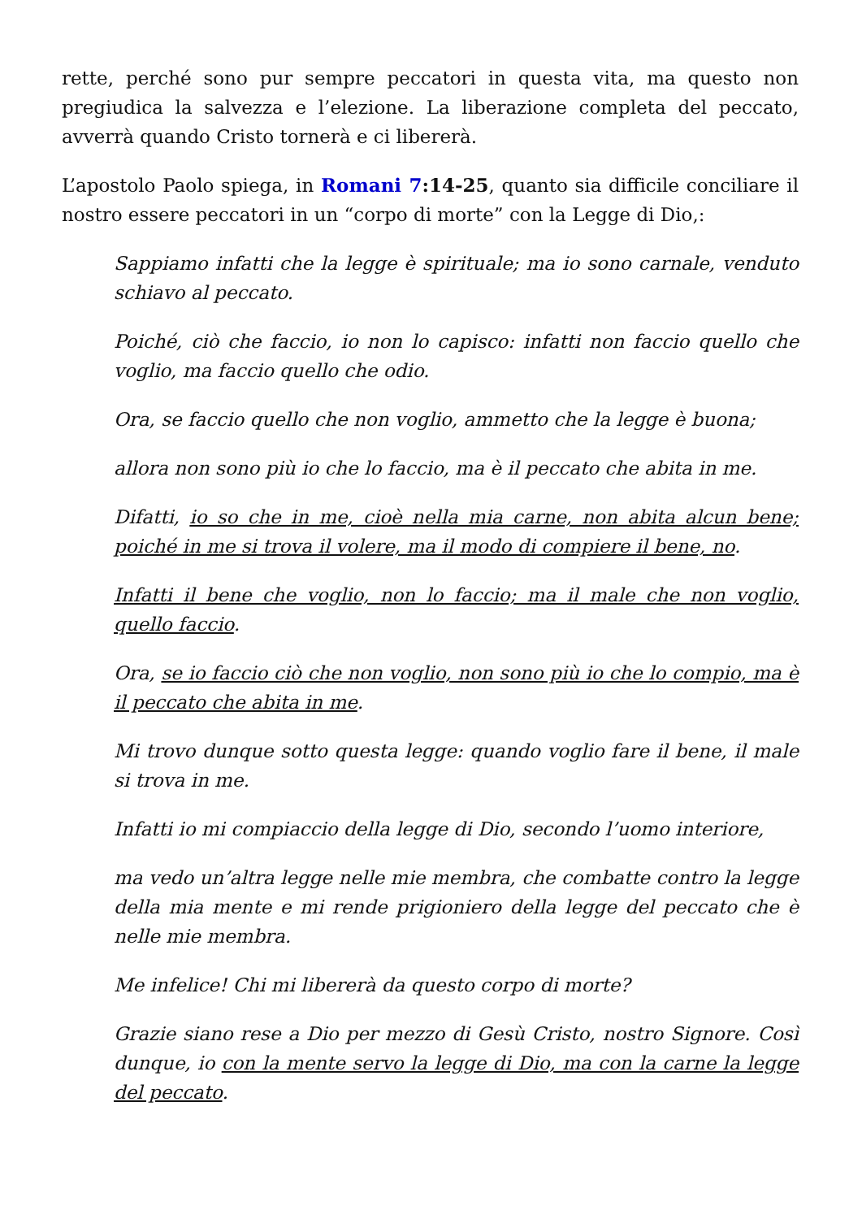rette, perché sono pur sempre peccatori in questa vita, ma questo non pregiudica la salvezza e l’elezione. La liberazione completa del peccato, avverrà quando Cristo tornerà e ci libererà.
L’apostolo Paolo spiega, in Romani 7:14-25, quanto sia difficile conciliare il nostro essere peccatori in un “corpo di morte” con la Legge di Dio,:
Sappiamo infatti che la legge è spirituale; ma io sono carnale, venduto schiavo al peccato.
Poiché, ciò che faccio, io non lo capisco: infatti non faccio quello che voglio, ma faccio quello che odio.
Ora, se faccio quello che non voglio, ammetto che la legge è buona;
allora non sono più io che lo faccio, ma è il peccato che abita in me.
Difatti, io so che in me, cioè nella mia carne, non abita alcun bene; poiché in me si trova il volere, ma il modo di compiere il bene, no.
Infatti il bene che voglio, non lo faccio; ma il male che non voglio, quello faccio.
Ora, se io faccio ciò che non voglio, non sono più io che lo compio, ma è il peccato che abita in me.
Mi trovo dunque sotto questa legge: quando voglio fare il bene, il male si trova in me.
Infatti io mi compiaccio della legge di Dio, secondo l’uomo interiore,
ma vedo un’altra legge nelle mie membra, che combatte contro la legge della mia mente e mi rende prigioniero della legge del peccato che è nelle mie membra.
Me infelice! Chi mi libererà da questo corpo di morte?
Grazie siano rese a Dio per mezzo di Gesù Cristo, nostro Signore. Così dunque, io con la mente servo la legge di Dio, ma con la carne la legge del peccato.